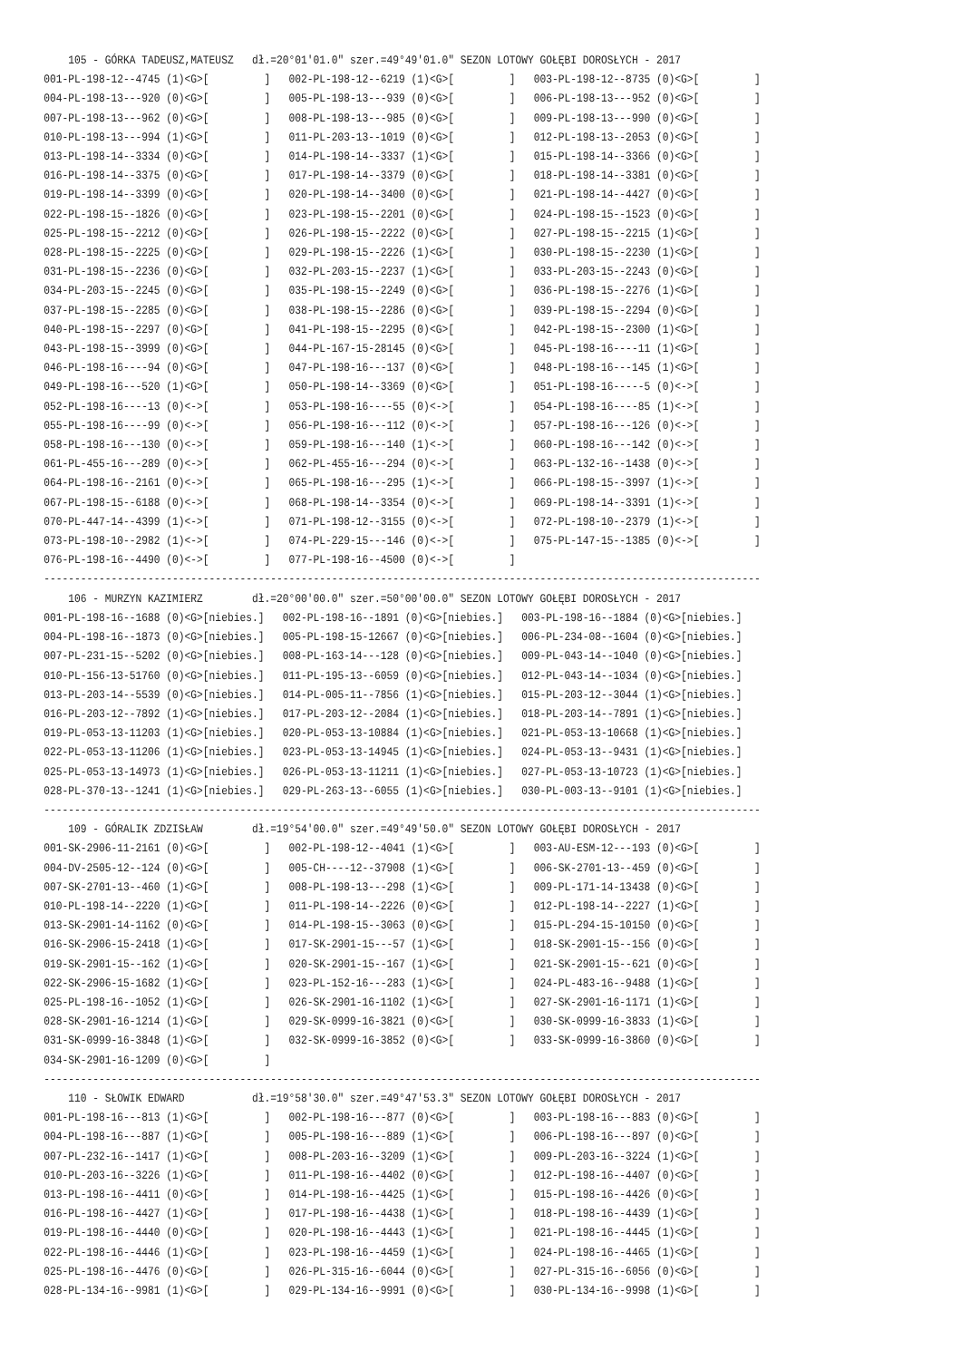105 - GÓRKA TADEUSZ,MATEUSZ   dł.=20°01'01.0" szer.=49°49'01.0" SEZON LOTOWY GOŁĘBI DOROSŁYCH - 2017
001-PL-198-12--4745 (1)<G>[         ]   002-PL-198-12--6219 (1)<G>[         ]   003-PL-198-12--8735 (0)<G>[         ]
004-PL-198-13---920 (0)<G>[         ]   005-PL-198-13---939 (0)<G>[         ]   006-PL-198-13---952 (0)<G>[         ]
007-PL-198-13---962 (0)<G>[         ]   008-PL-198-13---985 (0)<G>[         ]   009-PL-198-13---990 (0)<G>[         ]
010-PL-198-13---994 (1)<G>[         ]   011-PL-203-13--1019 (0)<G>[         ]   012-PL-198-13--2053 (0)<G>[         ]
013-PL-198-14--3334 (0)<G>[         ]   014-PL-198-14--3337 (1)<G>[         ]   015-PL-198-14--3366 (0)<G>[         ]
016-PL-198-14--3375 (0)<G>[         ]   017-PL-198-14--3379 (0)<G>[         ]   018-PL-198-14--3381 (0)<G>[         ]
019-PL-198-14--3399 (0)<G>[         ]   020-PL-198-14--3400 (0)<G>[         ]   021-PL-198-14--4427 (0)<G>[         ]
022-PL-198-15--1826 (0)<G>[         ]   023-PL-198-15--2201 (0)<G>[         ]   024-PL-198-15--1523 (0)<G>[         ]
025-PL-198-15--2212 (0)<G>[         ]   026-PL-198-15--2222 (0)<G>[         ]   027-PL-198-15--2215 (1)<G>[         ]
028-PL-198-15--2225 (0)<G>[         ]   029-PL-198-15--2226 (1)<G>[         ]   030-PL-198-15--2230 (1)<G>[         ]
031-PL-198-15--2236 (0)<G>[         ]   032-PL-203-15--2237 (1)<G>[         ]   033-PL-203-15--2243 (0)<G>[         ]
034-PL-203-15--2245 (0)<G>[         ]   035-PL-198-15--2249 (0)<G>[         ]   036-PL-198-15--2276 (1)<G>[         ]
037-PL-198-15--2285 (0)<G>[         ]   038-PL-198-15--2286 (0)<G>[         ]   039-PL-198-15--2294 (0)<G>[         ]
040-PL-198-15--2297 (0)<G>[         ]   041-PL-198-15--2295 (0)<G>[         ]   042-PL-198-15--2300 (1)<G>[         ]
043-PL-198-15--3999 (0)<G>[         ]   044-PL-167-15-28145 (0)<G>[         ]   045-PL-198-16----11 (1)<G>[         ]
046-PL-198-16----94 (0)<G>[         ]   047-PL-198-16---137 (0)<G>[         ]   048-PL-198-16---145 (1)<G>[         ]
049-PL-198-16---520 (1)<G>[         ]   050-PL-198-14--3369 (0)<G>[         ]   051-PL-198-16-----5 (0)<->[         ]
052-PL-198-16----13 (0)<->[         ]   053-PL-198-16----55 (0)<->[         ]   054-PL-198-16----85 (1)<->[         ]
055-PL-198-16----99 (0)<->[         ]   056-PL-198-16---112 (0)<->[         ]   057-PL-198-16---126 (0)<->[         ]
058-PL-198-16---130 (0)<->[         ]   059-PL-198-16---140 (1)<->[         ]   060-PL-198-16---142 (0)<->[         ]
061-PL-455-16---289 (0)<->[         ]   062-PL-455-16---294 (0)<->[         ]   063-PL-132-16--1438 (0)<->[         ]
064-PL-198-16--2161 (0)<->[         ]   065-PL-198-16---295 (1)<->[         ]   066-PL-198-15--3997 (1)<->[         ]
067-PL-198-15--6188 (0)<->[         ]   068-PL-198-14--3354 (0)<->[         ]   069-PL-198-14--3391 (1)<->[         ]
070-PL-447-14--4399 (1)<->[         ]   071-PL-198-12--3155 (0)<->[         ]   072-PL-198-10--2379 (1)<->[         ]
073-PL-198-10--2982 (1)<->[         ]   074-PL-229-15---146 (0)<->[         ]   075-PL-147-15--1385 (0)<->[         ]
076-PL-198-16--4490 (0)<->[         ]   077-PL-198-16--4500 (0)<->[         ]
---------------------------------------------------------------------------------------------------------------------
    106 - MURZYN KAZIMIERZ        dł.=20°00'00.0" szer.=50°00'00.0" SEZON LOTOWY GOŁĘBI DOROSŁYCH - 2017
001-PL-198-16--1688 (0)<G>[niebies.]   002-PL-198-16--1891 (0)<G>[niebies.]   003-PL-198-16--1884 (0)<G>[niebies.]
004-PL-198-16--1873 (0)<G>[niebies.]   005-PL-198-15-12667 (0)<G>[niebies.]   006-PL-234-08--1604 (0)<G>[niebies.]
007-PL-231-15--5202 (0)<G>[niebies.]   008-PL-163-14---128 (0)<G>[niebies.]   009-PL-043-14--1040 (0)<G>[niebies.]
010-PL-156-13-51760 (0)<G>[niebies.]   011-PL-195-13--6059 (0)<G>[niebies.]   012-PL-043-14--1034 (0)<G>[niebies.]
013-PL-203-14--5539 (0)<G>[niebies.]   014-PL-005-11--7856 (1)<G>[niebies.]   015-PL-203-12--3044 (1)<G>[niebies.]
016-PL-203-12--7892 (1)<G>[niebies.]   017-PL-203-12--2084 (1)<G>[niebies.]   018-PL-203-14--7891 (1)<G>[niebies.]
019-PL-053-13-11203 (1)<G>[niebies.]   020-PL-053-13-10884 (1)<G>[niebies.]   021-PL-053-13-10668 (1)<G>[niebies.]
022-PL-053-13-11206 (1)<G>[niebies.]   023-PL-053-13-14945 (1)<G>[niebies.]   024-PL-053-13--9431 (1)<G>[niebies.]
025-PL-053-13-14973 (1)<G>[niebies.]   026-PL-053-13-11211 (1)<G>[niebies.]   027-PL-053-13-10723 (1)<G>[niebies.]
028-PL-370-13--1241 (1)<G>[niebies.]   029-PL-263-13--6055 (1)<G>[niebies.]   030-PL-003-13--9101 (1)<G>[niebies.]
---------------------------------------------------------------------------------------------------------------------
    109 - GÓRALIK ZDZISŁAW        dł.=19°54'00.0" szer.=49°49'50.0" SEZON LOTOWY GOŁĘBI DOROSŁYCH - 2017
001-SK-2906-11-2161 (0)<G>[         ]   002-PL-198-12--4041 (1)<G>[         ]   003-AU-ESM-12---193 (0)<G>[         ]
004-DV-2505-12--124 (0)<G>[         ]   005-CH----12--37908 (1)<G>[         ]   006-SK-2701-13--459 (0)<G>[         ]
007-SK-2701-13--460 (1)<G>[         ]   008-PL-198-13---298 (1)<G>[         ]   009-PL-171-14-13438 (0)<G>[         ]
010-PL-198-14--2220 (1)<G>[         ]   011-PL-198-14--2226 (0)<G>[         ]   012-PL-198-14--2227 (1)<G>[         ]
013-SK-2901-14-1162 (0)<G>[         ]   014-PL-198-15--3063 (0)<G>[         ]   015-PL-294-15-10150 (0)<G>[         ]
016-SK-2906-15-2418 (1)<G>[         ]   017-SK-2901-15---57 (1)<G>[         ]   018-SK-2901-15--156 (0)<G>[         ]
019-SK-2901-15--162 (1)<G>[         ]   020-SK-2901-15--167 (1)<G>[         ]   021-SK-2901-15--621 (0)<G>[         ]
022-SK-2906-15-1682 (1)<G>[         ]   023-PL-152-16---283 (1)<G>[         ]   024-PL-483-16--9488 (1)<G>[         ]
025-PL-198-16--1052 (1)<G>[         ]   026-SK-2901-16-1102 (1)<G>[         ]   027-SK-2901-16-1171 (1)<G>[         ]
028-SK-2901-16-1214 (1)<G>[         ]   029-SK-0999-16-3821 (0)<G>[         ]   030-SK-0999-16-3833 (1)<G>[         ]
031-SK-0999-16-3848 (1)<G>[         ]   032-SK-0999-16-3852 (0)<G>[         ]   033-SK-0999-16-3860 (0)<G>[         ]
034-SK-2901-16-1209 (0)<G>[         ]
---------------------------------------------------------------------------------------------------------------------
    110 - SŁOWIK EDWARD           dł.=19°58'30.0" szer.=49°47'53.3" SEZON LOTOWY GOŁĘBI DOROSŁYCH - 2017
001-PL-198-16---813 (1)<G>[         ]   002-PL-198-16---877 (0)<G>[         ]   003-PL-198-16---883 (0)<G>[         ]
004-PL-198-16---887 (1)<G>[         ]   005-PL-198-16---889 (1)<G>[         ]   006-PL-198-16---897 (0)<G>[         ]
007-PL-232-16--1417 (1)<G>[         ]   008-PL-203-16--3209 (1)<G>[         ]   009-PL-203-16--3224 (1)<G>[         ]
010-PL-203-16--3226 (1)<G>[         ]   011-PL-198-16--4402 (0)<G>[         ]   012-PL-198-16--4407 (0)<G>[         ]
013-PL-198-16--4411 (0)<G>[         ]   014-PL-198-16--4425 (1)<G>[         ]   015-PL-198-16--4426 (0)<G>[         ]
016-PL-198-16--4427 (1)<G>[         ]   017-PL-198-16--4438 (1)<G>[         ]   018-PL-198-16--4439 (1)<G>[         ]
019-PL-198-16--4440 (0)<G>[         ]   020-PL-198-16--4443 (1)<G>[         ]   021-PL-198-16--4445 (1)<G>[         ]
022-PL-198-16--4446 (1)<G>[         ]   023-PL-198-16--4459 (1)<G>[         ]   024-PL-198-16--4465 (1)<G>[         ]
025-PL-198-16--4476 (0)<G>[         ]   026-PL-315-16--6044 (0)<G>[         ]   027-PL-315-16--6056 (0)<G>[         ]
028-PL-134-16--9981 (1)<G>[         ]   029-PL-134-16--9991 (0)<G>[         ]   030-PL-134-16--9998 (1)<G>[         ]